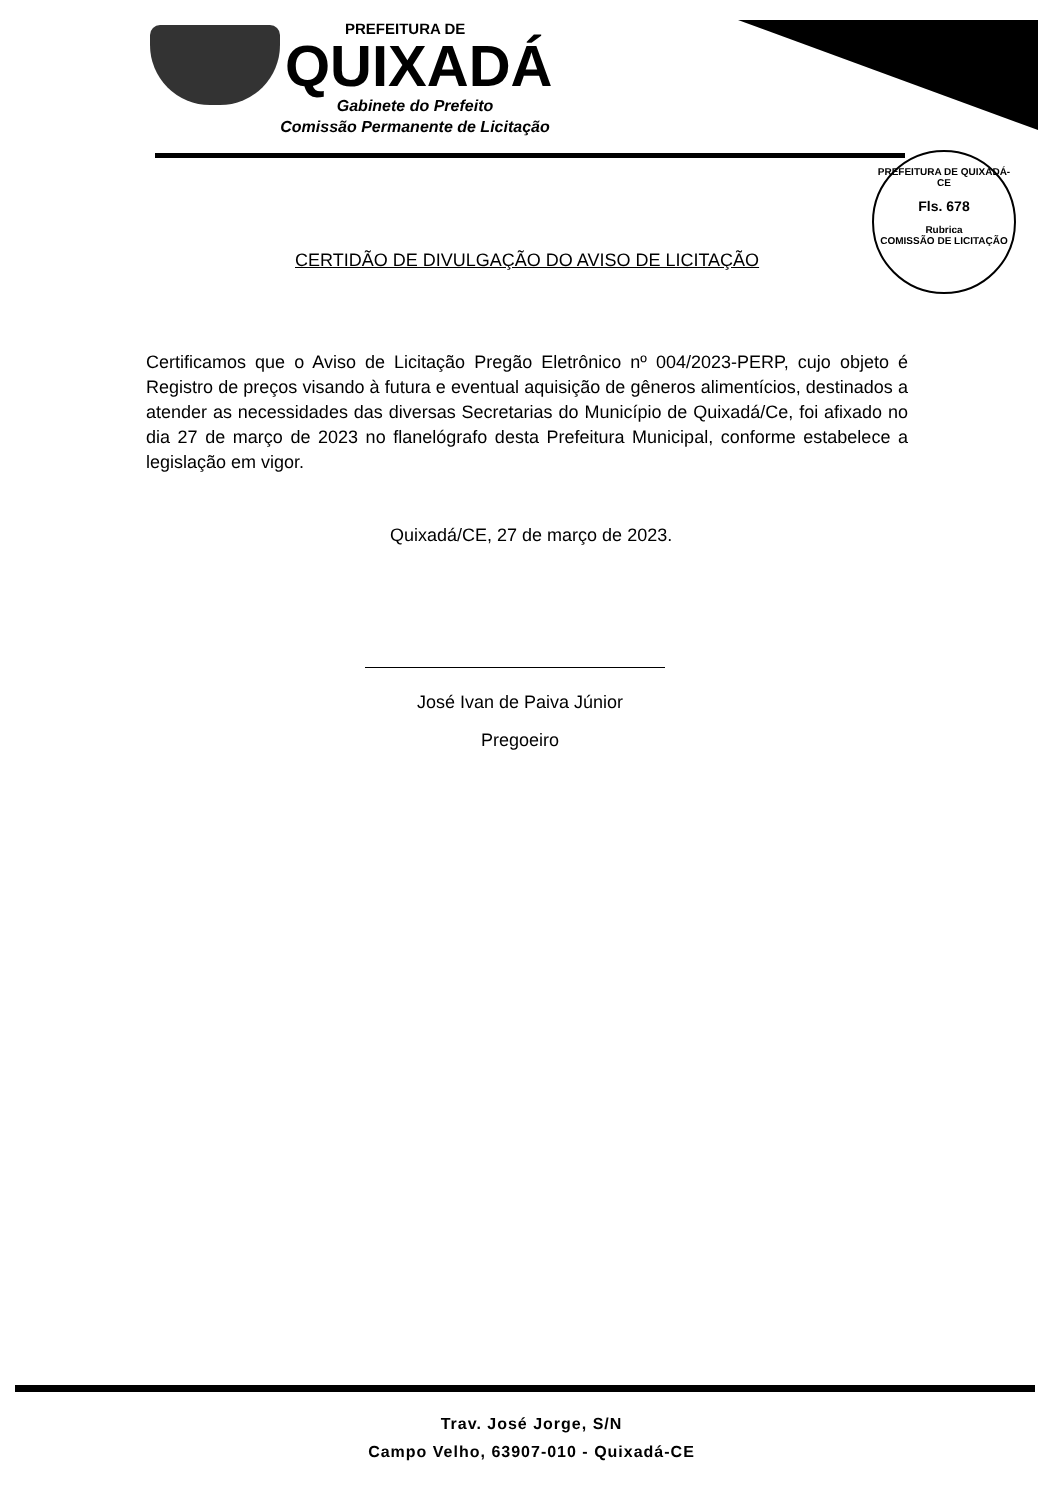PREFEITURA DE
QUIXADÁ
Gabinete do Prefeito
Comissão Permanente de Licitação
PREFEITURA DE QUIXADÁ-CE
Fls. 678
Rubrica
COMISSÃO DE LICITAÇÃO
CERTIDÃO DE DIVULGAÇÃO DO AVISO DE LICITAÇÃO
Certificamos que o Aviso de Licitação Pregão Eletrônico nº 004/2023-PERP, cujo objeto é Registro de preços visando à futura e eventual aquisição de gêneros alimentícios, destinados a atender as necessidades das diversas Secretarias do Município de Quixadá/Ce, foi afixado no dia 27 de março de 2023 no flanelógrafo desta Prefeitura Municipal, conforme estabelece a legislação em vigor.
Quixadá/CE, 27 de março de 2023.
José Ivan de Paiva Júnior
Pregoeiro
Trav. José Jorge, S/N
Campo Velho, 63907-010 - Quixadá-CE